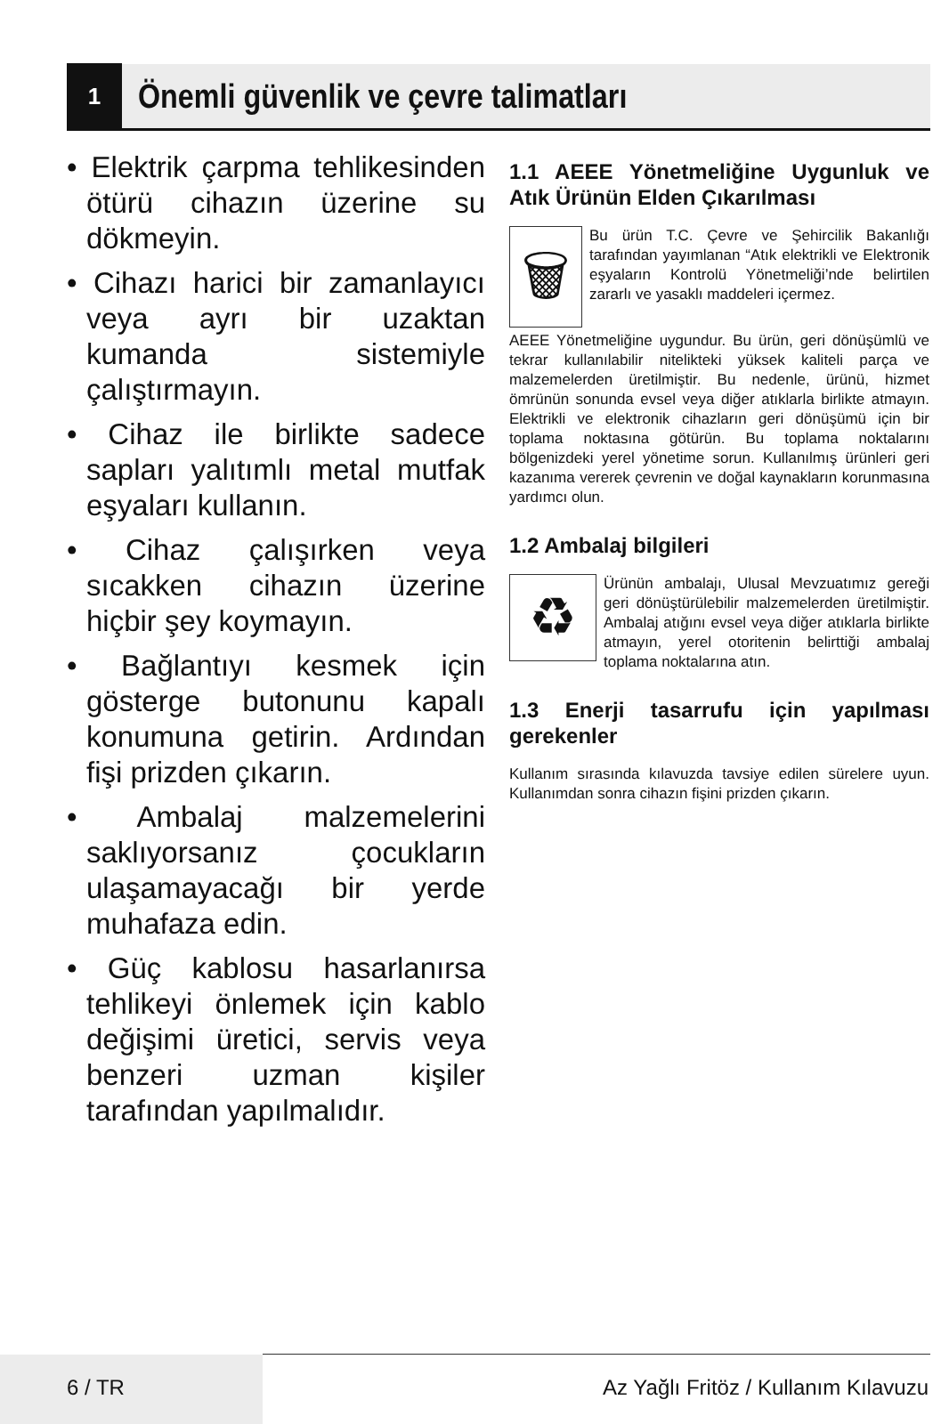1
Önemli güvenlik ve çevre talimatları
• Elektrik çarpma tehlikesinden ötürü cihazın üzerine su dökmeyin.
• Cihazı harici bir zamanlayıcı veya ayrı bir uzaktan kumanda sistemiyle çalıştırmayın.
• Cihaz ile birlikte sadece sapları yalıtımlı metal mutfak eşyaları kullanın.
• Cihaz çalışırken veya sıcakken cihazın üzerine hiçbir şey koymayın.
• Bağlantıyı kesmek için gösterge butonunu kapalı konumuna getirin. Ardından fişi prizden çıkarın.
• Ambalaj malzemelerini saklıyorsanız çocukların ulaşamayacağı bir yerde muhafaza edin.
• Güç kablosu hasarlanırsa tehlikeyi önlemek için kablo değişimi üretici, servis veya benzeri uzman kişiler tarafından yapılmalıdır.
1.1 AEEE Yönetmeliğine Uygunluk ve Atık Ürünün Elden Çıkarılması
🗑
Bu ürün T.C. Çevre ve Şehircilik Bakanlığı tarafından yayımlanan “Atık elektrikli ve Elektronik eşyaların Kontrolü Yönetmeliği’nde belirtilen zararlı ve yasaklı maddeleri içermez.
AEEE Yönetmeliğine uygundur. Bu ürün, geri dönüşümlü ve tekrar kullanılabilir nitelikteki yüksek kaliteli parça ve malzemelerden üretilmiştir. Bu nedenle, ürünü, hizmet ömrünün sonunda evsel veya diğer atıklarla birlikte atmayın. Elektrikli ve elektronik cihazların geri dönüşümü için bir toplama noktasına götürün. Bu toplama noktalarını bölgenizdeki yerel yönetime sorun. Kullanılmış ürünleri geri kazanıma vererek çevrenin ve doğal kaynakların korunmasına yardımcı olun.
1.2 Ambalaj bilgileri
♻
Ürünün ambalajı, Ulusal Mevzuatımız gereği geri dönüştürülebilir malzemelerden üretilmiştir. Ambalaj atığını evsel veya diğer atıklarla birlikte atmayın, yerel otoritenin belirttiği ambalaj toplama noktalarına atın.
1.3 Enerji tasarrufu için yapılması gerekenler
Kullanım sırasında kılavuzda tavsiye edilen sürelere uyun. Kullanımdan sonra cihazın fişini prizden çıkarın.
6 / TR
Az Yağlı Fritöz / Kullanım Kılavuzu